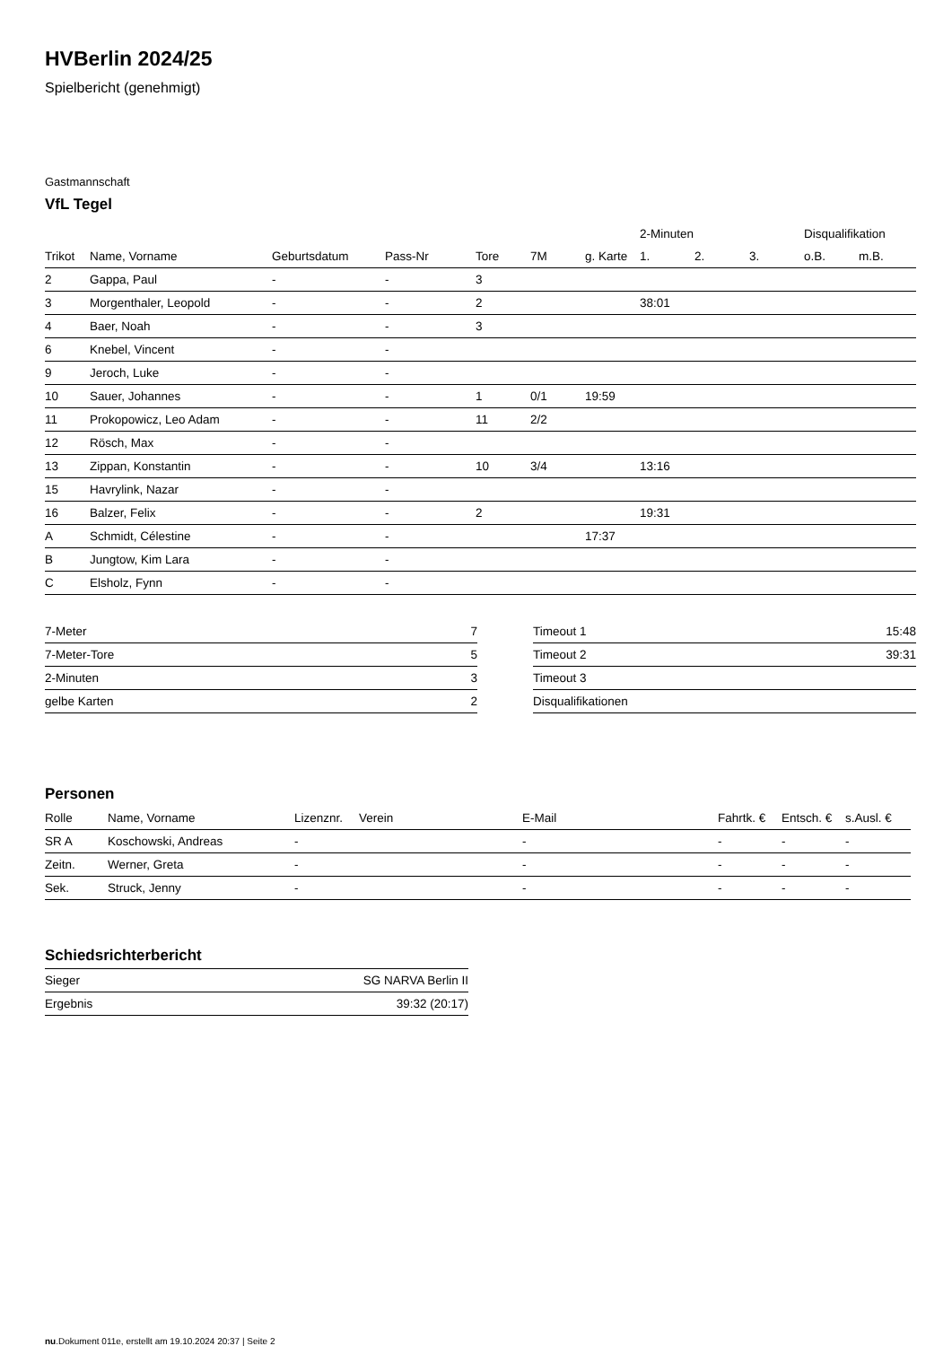HVBerlin 2024/25
Spielbericht (genehmigt)
Gastmannschaft
VfL Tegel
| | | | | | | | 2-Minuten | | | Disqualifikation | |
| --- | --- | --- | --- | --- | --- | --- | --- | --- | --- | --- | --- |
| Trikot | Name, Vorname | Geburtsdatum | Pass-Nr | Tore | 7M | g. Karte | 1. | 2. | 3. | o.B. | m.B. |
| 2 | Gappa, Paul | - | - | 3 | | | | | | | |
| 3 | Morgenthaler, Leopold | - | - | 2 | | | 38:01 | | | | |
| 4 | Baer, Noah | - | - | 3 | | | | | | | |
| 6 | Knebel, Vincent | - | - | | | | | | | | |
| 9 | Jeroch, Luke | - | - | | | | | | | | |
| 10 | Sauer, Johannes | - | - | 1 | 0/1 | 19:59 | | | | | |
| 11 | Prokopowicz, Leo Adam | - | - | 11 | 2/2 | | | | | | |
| 12 | Rösch, Max | - | - | | | | | | | | |
| 13 | Zippan, Konstantin | - | - | 10 | 3/4 | | 13:16 | | | | |
| 15 | Havrylink, Nazar | - | - | | | | | | | | |
| 16 | Balzer, Felix | - | - | 2 | | | 19:31 | | | | |
| A | Schmidt, Célestine | - | - | | | 17:37 | | | | | |
| B | Jungtow, Kim Lara | - | - | | | | | | | | |
| C | Elsholz, Fynn | - | - | | | | | | | | |
| 7-Meter | 7 |
| 7-Meter-Tore | 5 |
| 2-Minuten | 3 |
| gelbe Karten | 2 |
| Timeout 1 | 15:48 |
| Timeout 2 | 39:31 |
| Timeout 3 | |
| Disqualifikationen | |
Personen
| Rolle | Name, Vorname | Lizenznr. | Verein | E-Mail | Fahrtk. € | Entsch. € | s.Ausl. € |
| --- | --- | --- | --- | --- | --- | --- | --- |
| SR A | Koschowski, Andreas | - | | - | - | - | - |
| Zeitn. | Werner, Greta | - | | - | - | - | - |
| Sek. | Struck, Jenny | - | | - | - | - | - |
Schiedsrichterbericht
| Sieger | SG NARVA Berlin II |
| Ergebnis | 39:32 (20:17) |
nu.Dokument 011e, erstellt am 19.10.2024 20:37 | Seite 2